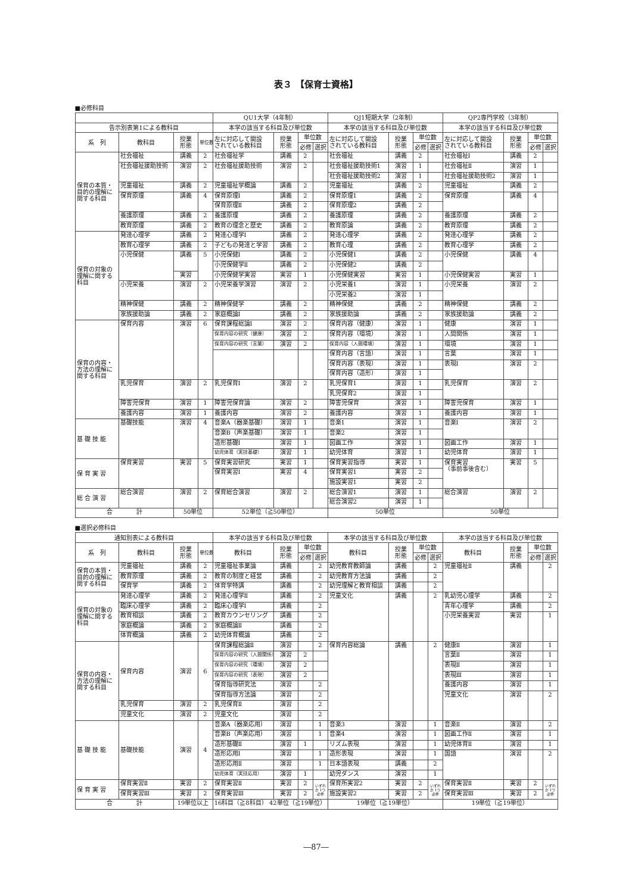表３ 【保育士資格】
■必修科目
| | | | | QU1大学（4年制） | | | | QJ1短期大学（2年制） | | | | QP2専門学校（3年制） | | | |
| --- | --- | --- | --- | --- | --- | --- | --- | --- | --- | --- | --- | --- | --- | --- | --- |
| 告示別表第1による教科目 | | | | 本学の該当する科目及び単位数 | | | | 本学の該当する科目及び単位数 | | | | 本学の該当する科目及び単位数 | | | |
| 系 列 | 教科目 | 授業 形態 | 単位数 | 左に対応して開設 されている教科目 | 授業 形態 | 単位数 | | 左に対応して開設 されている教科目 | 授業 形態 | 単位数 | | 左に対応して開設 されている教科目 | 授業 形態 | 単位数 | |
| | | | | | | 必修 | 選択 | | | 必修 | 選択 | | | 必修 | 選択 |
| 保育の本質・目的の理解に関する科目 | 社会福祉 | 講義 | 2 | 社会福祉学 | 講義 | 2 | | 社会福祉 | 講義 | 2 | | 社会福祉Ⅰ | 講義 | 2 | |
| | 社会福祉援助技術 | 演習 | 2 | 社会福祉援助技術 | 演習 | 2 | | 社会福祉援助技術1 | 演習 | 1 | | 社会福祉Ⅱ | 演習 | 1 | |
| | | | | | | | | 社会福祉援助技術2 | 演習 | 1 | | 社会福祉援助技術2 | 演習 | 1 | |
| | 児童福祉 | 講義 | 2 | 児童福祉学概論 | 講義 | 2 | | 児童福祉 | 講義 | 2 | | 児童福祉 | 講義 | 2 | |
| | 保育原理 | 講義 | 4 | 保育原理Ⅰ | 講義 | 2 | | 保育原理1 | 講義 | 2 | | 保育原理 | 講義 | 4 | |
| | | | | 保育原理Ⅱ | 講義 | 2 | | 保育原理2 | 講義 | 2 | | | | | |
| | 養護原理 | 講義 | 2 | 養護原理 | 講義 | 2 | | 養護原理 | 講義 | 2 | | 養護原理 | 講義 | 2 | |
| | 教育原理 | 講義 | 2 | 教育の理念と歴史 | 講義 | 2 | | 教育原論 | 講義 | 2 | | 教育原理 | 講義 | 2 | |
| 保育の対象の理解に関する科目 | 発達心理学 | 講義 | 2 | 発達心理学Ⅰ | 講義 | 2 | | 発達心理学 | 講義 | 2 | | 発達心理学 | 講義 | 2 | |
| | 教育心理学 | 講義 | 2 | 子どもの発達と学習 | 講義 | 2 | | 教育心理 | 講義 | 2 | | 教育心理学 | 講義 | 2 | |
| | 小児保健 | 講義 | 5 | 小児保健Ⅰ | 講義 | 2 | | 小児保健1 | 講義 | 2 | | 小児保健 | 講義 | 4 | |
| | | | | 小児保健学Ⅱ | 講義 | 2 | | 小児保健2 | 講義 | 2 | | | | | |
| | | 実習 | | 小児保健学実習 | 実習 | 1 | | 小児保健実習 | 実習 | 1 | | 小児保健実習 | 実習 | 1 | |
| | 小児栄養 | 演習 | 2 | 小児栄養学演習 | 演習 | 2 | | 小児栄養1 | 演習 | 1 | | 小児栄養 | 演習 | 2 | |
| | | | | | | | | 小児栄養2 | 演習 | 1 | | | | | |
| | 精神保健 | 講義 | 2 | 精神保健学 | 講義 | 2 | | 精神保健 | 講義 | 2 | | 精神保健 | 講義 | 2 | |
| | 家族援助論 | 講義 | 2 | 家庭概論Ⅰ | 講義 | 2 | | 家族援助論 | 講義 | 2 | | 家族援助論 | 講義 | 2 | |
| 保育の内容・方法の理解に関する科目 | 保育内容 | 演習 | 6 | 保育課程総論Ⅰ | 演習 | 2 | | 保育内容（健康） | 演習 | 1 | | 健康 | 演習 | 1 | |
| | | | | 保育内容の研究（健康） | 演習 | 2 | | 保育内容（環境） | 演習 | 1 | | 人間関係 | 演習 | 1 | |
| | | | | 保育内容の研究（言葉） | 演習 | 2 | | 保育内容（人間環境） | 演習 | 1 | | 環境 | 演習 | 1 | |
| | | | | | | | | 保育内容（言語） | 演習 | 1 | | 言葉 | 演習 | 1 | |
| | | | | | | | | 保育内容（表現） | 演習 | 1 | | 表現Ⅰ | 演習 | 2 | |
| | | | | | | | | 保育内容（造形） | 演習 | 1 | | | | | |
| | 乳児保育 | 演習 | 2 | 乳児保育Ⅰ | 演習 | 2 | | 乳児保育1 | 演習 | 1 | | 乳児保育 | 演習 | 2 | |
| | | | | | | | | 乳児保育2 | 演習 | 1 | | | | | |
| | 障害児保育 | 演習 | 1 | 障害児保育論 | 演習 | 2 | | 障害児保育 | 演習 | 1 | | 障害児保育 | 演習 | 1 | |
| | 養護内容 | 演習 | 1 | 養護内容 | 演習 | 2 | | 養護内容 | 演習 | 1 | | 養護内容 | 演習 | 1 | |
| 基 礎 技 能 | 基礎技能 | 演習 | 4 | 音楽A（器楽基礎） | 演習 | 1 | | 音楽1 | 演習 | 1 | | 音楽Ⅰ | 演習 | 2 | |
| | | | | 音楽B（声楽基礎） | 演習 | 1 | | 音楽2 | 演習 | 1 | | | | | |
| | | | | 造形基礎Ⅰ | 演習 | 1 | | 図画工作 | 演習 | 1 | | 図画工作 | 演習 | 1 | |
| | | | | 幼児体育（実技基礎） | 演習 | 1 | | 幼児体育 | 演習 | 1 | | 幼児体育 | 演習 | 1 | |
| 保 育 実 習 | 保育実習 | 実習 | 5 | 保育実習研究 | 実習 | 1 | | 保育実習指導 | 実習 | 1 | | 保育実習 （事前事後含む） | 実習 | 5 | |
| | | | | 保育実習Ⅰ | 実習 | 4 | | 保育実習1 | 実習 | 2 | | | | | |
| | | | | | | | | 施設実習1 | 実習 | 2 | | | | | |
| 総 合 演 習 | 総合演習 | 演習 | 2 | 保育総合演習 | 演習 | 2 | | 総合演習1 | 演習 | 1 | | 総合演習 | 演習 | 2 | |
| | | | | | | | | 総合演習2 | 演習 | 1 | | | | | |
| 合 計 | | 50単位 | | 52単位（≧50単位） | | | | 50単位 | | | | 50単位 | | | |
■選択必修科目
| 通知別表による教科目 | | | | 本学の該当する科目及び単位数 | | | | 本学の該当する科目及び単位数 | | | | 本学の該当する科目及び単位数 | | | |
| --- | --- | --- | --- | --- | --- | --- | --- | --- | --- | --- | --- | --- | --- | --- | --- |
| 系 列 | 教科目 | 授業 形態 | 単位数 | 教科目 | 授業 形態 | 単位数 | | 教科目 | 授業 形態 | 単位数 | | 教科目 | 授業 形態 | 単位数 | |
| | | | | | | 必修 | 選択 | | | 必修 | 選択 | | | 必修 | 選択 |
| 保育の本質・目的の理解に関する科目 | 児童福祉 | 講義 | 2 | 児童福祉事業論 | 講義 | | 2 | 幼児教育教師論 | 講義 | | 2 | 児童福祉Ⅱ | 講義 | | 2 |
| | 教育原理 | 講義 | 2 | 教育の制度と経営 | 講義 | | 2 | 幼児教育方法論 | 講義 | | 2 | | | | |
| | 保育学 | 講義 | 2 | 体育学特講 | 講義 | | 2 | 幼児理解と教育相談 | 講義 | | 2 | | | | |
| 保育の対象の理解に関する科目 | 発達心理学 | 講義 | 2 | 発達心理学Ⅱ | 講義 | | 2 | 児童文化 | 講義 | | 2 | 乳幼児心理学 | 講義 | | 2 |
| | 臨床心理学 | 講義 | 2 | 臨床心理学Ⅰ | 講義 | | 2 | | | | | 青年心理学 | 講義 | | 2 |
| | 教育相談 | 講義 | 2 | 教育カウンセリング | 講義 | | 2 | | | | | 小児栄養実習 | 実習 | | 1 |
| | 家庭概論 | 講義 | 2 | 家庭概論Ⅱ | 講義 | | 2 | | | | | | | | |
| | 体育概論 | 講義 | 2 | 幼児体育概論 | 講義 | | 2 | | | | | | | | |
| 保育の内容・方法の理解に関する科目 | 保育内容 | 演習 | 6 | 保育課程総論Ⅱ | 演習 | | 2 | 保育内容総論 | 講義 | | 2 | 健康Ⅱ | 演習 | | 1 |
| | | | | 保育内容の研究（人間関係） | 演習 | 2 | | | | | | 言葉Ⅱ | 演習 | | 1 |
| | | | | 保育内容の研究（環境） | 演習 | 2 | | | | | | 表現Ⅱ | 演習 | | 1 |
| | | | | 保育内容の研究（表現） | 演習 | 2 | | | | | | 表現Ⅲ | 演習 | | 1 |
| | | | | 保育指導研究法 | 演習 | | 2 | | | | | 養護内容 | 演習 | | 1 |
| | | | | 保育指導方法論 | 演習 | | 2 | | | | | 児童文化 | 演習 | | 2 |
| | 乳児保育 | 演習 | 2 | 乳児保育Ⅱ | 演習 | | 2 | | | | | | | | |
| | 児童文化 | 演習 | 2 | 児童文化 | 演習 | | 2 | | | | | | | | |
| 基 礎 技 能 | 基礎技能 | 演習 | 4 | 音楽A（器楽応用） | 演習 | | 1 | 音楽3 | 演習 | | 1 | 音楽Ⅱ | 演習 | | 2 |
| | | | | 音楽B（声楽応用） | 演習 | | 1 | 音楽4 | 演習 | | 1 | 図画工作Ⅱ | 演習 | | 1 |
| | | | | 造形基礎Ⅱ | 演習 | 1 | | リズム表現 | 演習 | | 1 | 幼児体育Ⅱ | 演習 | | 1 |
| | | | | 造形応用Ⅰ | 演習 | | 1 | 造形表現 | 演習 | | 1 | 国語 | 演習 | | 2 |
| | | | | 造形応用Ⅱ | 演習 | | 1 | 日本語表現 | 講義 | | 2 | | | | |
| | | | | 幼児体育（実技応用） | 演習 | 1 | | 幼児ダンス | 演習 | | 1 | | | | |
| 保 育 実 習 | 保育実習Ⅱ | 実習 | 2 | 保育実習Ⅱ | 実習 | 2 | いずれか 1つ必修 | 保育所実習2 | 実習 | 2 | いずれか 1つ必修 | 保育実習Ⅱ | 実習 | 2 | いずれか 1つ必修 |
| | 保育実習Ⅲ | 実習 | 2 | 保育実習Ⅲ | 実習 | 2 | | 施設実習2 | 実習 | 2 | | 保育実習Ⅲ | 実習 | 2 | |
| 合 計 | | 19単位以上 | | 16科目（≧8科目） 42単位（≧19単位） | | | | 19単位（≧19単位） | | | | 19単位（≧19単位） | | | |
―87―